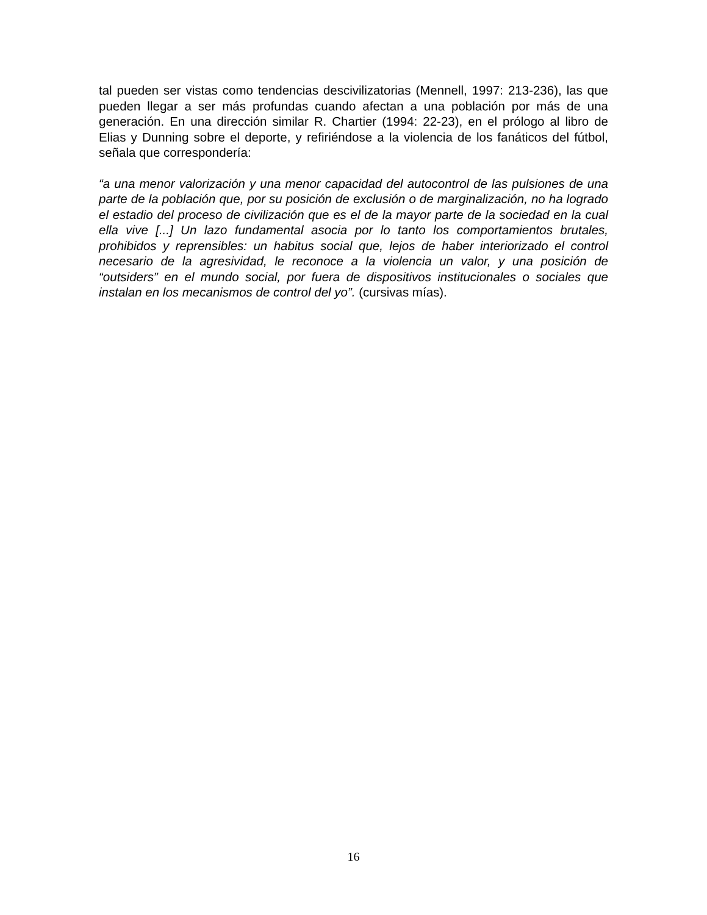tal pueden ser vistas como tendencias descivilizatorias (Mennell, 1997: 213-236), las que pueden llegar a ser más profundas cuando afectan a una población por más de una generación. En una dirección similar R. Chartier (1994: 22-23), en el prólogo al libro de Elias y Dunning sobre el deporte, y refiriéndose a la violencia de los fanáticos del fútbol, señala que correspondería:
“a una menor valorización y una menor capacidad del autocontrol de las pulsiones de una parte de la población que, por su posición de exclusión o de marginalización, no ha logrado el estadio del proceso de civilización que es el de la mayor parte de la sociedad en la cual ella vive [...] Un lazo fundamental asocia por lo tanto los comportamientos brutales, prohibidos y reprensibles: un habitus social que, lejos de haber interiorizado el control necesario de la agresividad, le reconoce a la violencia un valor, y una posición de “outsiders” en el mundo social, por fuera de dispositivos institucionales o sociales que instalan en los mecanismos de control del yo”. (cursivas mías).
16